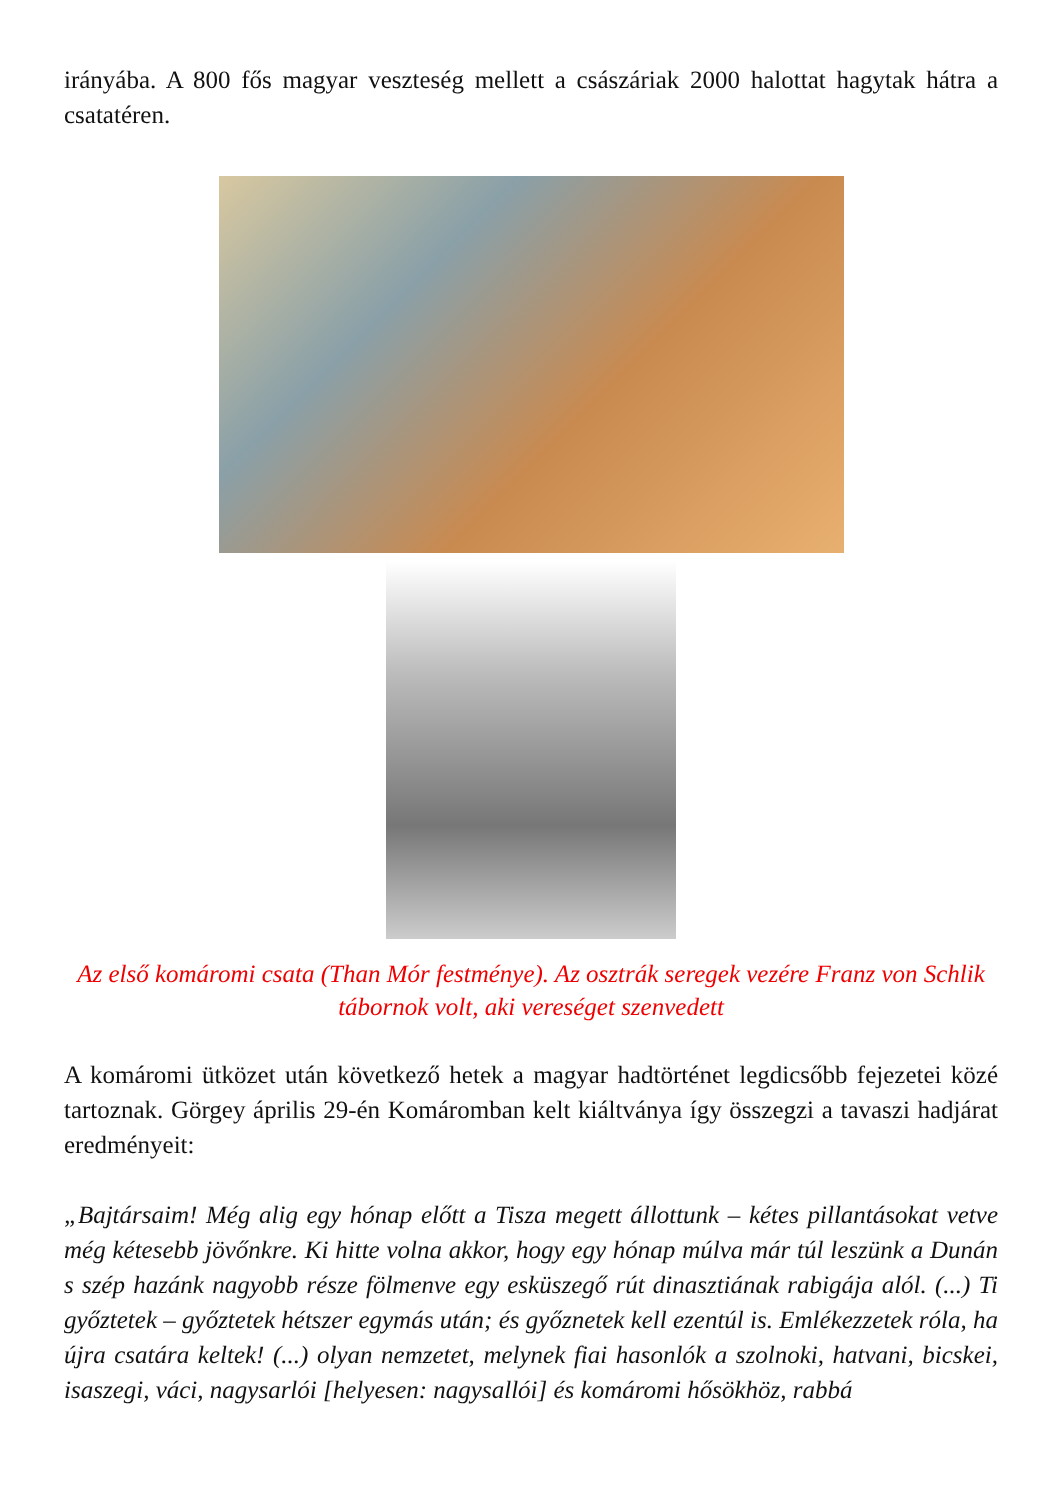irányába. A 800 fős magyar veszteség mellett a császáriak 2000 halottat hagytak hátra a csatatéren.
Az első komáromi csata (Than Mór festménye). Az osztrák seregek vezére Franz von Schlik tábornok volt, aki vereséget szenvedett
A komáromi ütközet után következő hetek a magyar hadtörténet legdicsőbb fejezetei közé tartoznak. Görgey április 29-én Komáromban kelt kiáltványa így összegzi a tavaszi hadjárat eredményeit:
„Bajtársaim! Még alig egy hónap előtt a Tisza megett állottunk – kétes pillantásokat vetve még kétesebb jövőnkre. Ki hitte volna akkor, hogy egy hónap múlva már túl leszünk a Dunán s szép hazánk nagyobb része fölmenve egy esküszegő rút dinasztiának rabigája alól. (...) Ti győztetek – győztetek hétszer egymás után; és győznetek kell ezentúl is. Emlékezzetek róla, ha újra csatára keltek! (...) olyan nemzetet, melynek fiai hasonlók a szolnoki, hatvani, bicskei, isaszegi, váci, nagysarlói [helyesen: nagysallói] és komáromi hősökhöz, rabbá